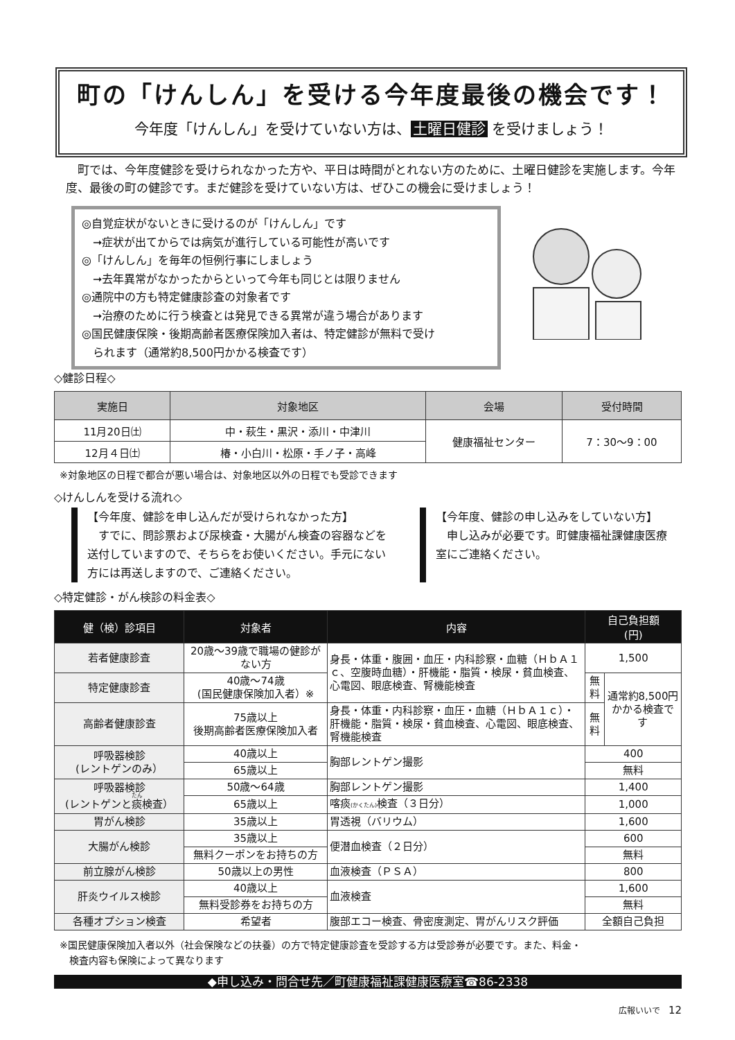町の「けんしん」を受ける今年度最後の機会です！
今年度「けんしん」を受けていない方は、 土曜日健診 を受けましょう！
町では、今年度健診を受けられなかった方や、平日は時間がとれない方のために、土曜日健診を実施します。今年度、最後の町の健診です。まだ健診を受けていない方は、ぜひこの機会に受けましょう！
◎自覚症状がないときに受けるのが「けんしん」です
　➞症状が出てからでは病気が進行している可能性が高いです
◎「けんしん」を毎年の恒例行事にしましょう
　➞去年異常がなかったからといって今年も同じとは限りません
◎通院中の方も特定健康診査の対象者です
　➞治療のために行う検査とは発見できる異常が違う場合があります
◎国民健康保険・後期高齢者医療保険加入者は、特定健診が無料で受け
　られます（通常約8,500円かかる検査です）
◇健診日程◇
| 実施日 | 対象地区 | 会場 | 受付時間 |
| --- | --- | --- | --- |
| 11月20日㈯ | 中・萩生・黒沢・添川・中津川 | 健康福祉センター | 7：30〜9：00 |
| 12月４日㈯ | 椿・小白川・松原・手ノ子・高峰 | | |
※対象地区の日程で都合が悪い場合は、対象地区以外の日程でも受診できます
◇けんしんを受ける流れ◇
【今年度、健診を申し込んだが受けられなかった方】
　すでに、問診票および尿検査・大腸がん検査の容器などを送付していますので、そちらをお使いください。手元にない方には再送しますので、ご連絡ください。
【今年度、健診の申し込みをしていない方】
　申し込みが必要です。町健康福祉課健康医療室にご連絡ください。
◇特定健診・がん検診の料金表◇
| 健（検）診項目 | 対象者 | 内容 | 自己負担額 (円) | |
| --- | --- | --- | --- | --- |
| 若者健康診査 | 20歳〜39歳で職場の健診がない方 | 身長・体重・腹囲・血圧・内科診察・血糖（ＨｂＡ１ｃ、空腹時血糖）・肝機能・脂質・検尿・貧血検査、心電図、眼底検査、腎機能検査 | 1,500 | |
| 特定健康診査 | 40歳〜74歳 (国民健康保険加入者）※ | | 無料 | 通常約8,500円かかる検査です |
| 高齢者健康診査 | 75歳以上 後期高齢者医療保険加入者 | 身長・体重・内科診察・血圧・血糖（ＨｂＡ１ｃ）・肝機能・脂質・検尿・貧血検査、心電図、眼底検査、腎機能検査 | 無料 | |
| 呼吸器検診 (レントゲンのみ） | 40歳以上 | 胸部レントゲン撮影 | 400 | |
| | 65歳以上 | | 無料 | |
| 呼吸器検診 (レントゲンと 痰 検査） | 50歳〜64歳 | 胸部レントゲン撮影 | 1,400 | |
| | 65歳以上 | 喀痰 (かくたん) 検査（３日分） | 1,000 | |
| 胃がん検診 | 35歳以上 | 胃透視（バリウム） | 1,600 | |
| 大腸がん検診 | 35歳以上 | 便潜血検査（２日分） | 600 | |
| | 無料クーポンをお持ちの方 | | 無料 | |
| 前立腺がん検診 | 50歳以上の男性 | 血液検査（ＰＳＡ） | 800 | |
| 肝炎ウイルス検診 | 40歳以上 | 血液検査 | 1,600 | |
| | 無料受診券をお持ちの方 | | 無料 | |
| 各種オプション検査 | 希望者 | 腹部エコー検査、骨密度測定、胃がんリスク評価 | 全額自己負担 | |
※国民健康保険加入者以外（社会保険などの扶養）の方で特定健康診査を受診する方は受診券が必要です。また、料金・
　検査内容も保険によって異なります
◆申し込み・問合せ先／町健康福祉課健康医療室☎86-2338
広報いいで　12